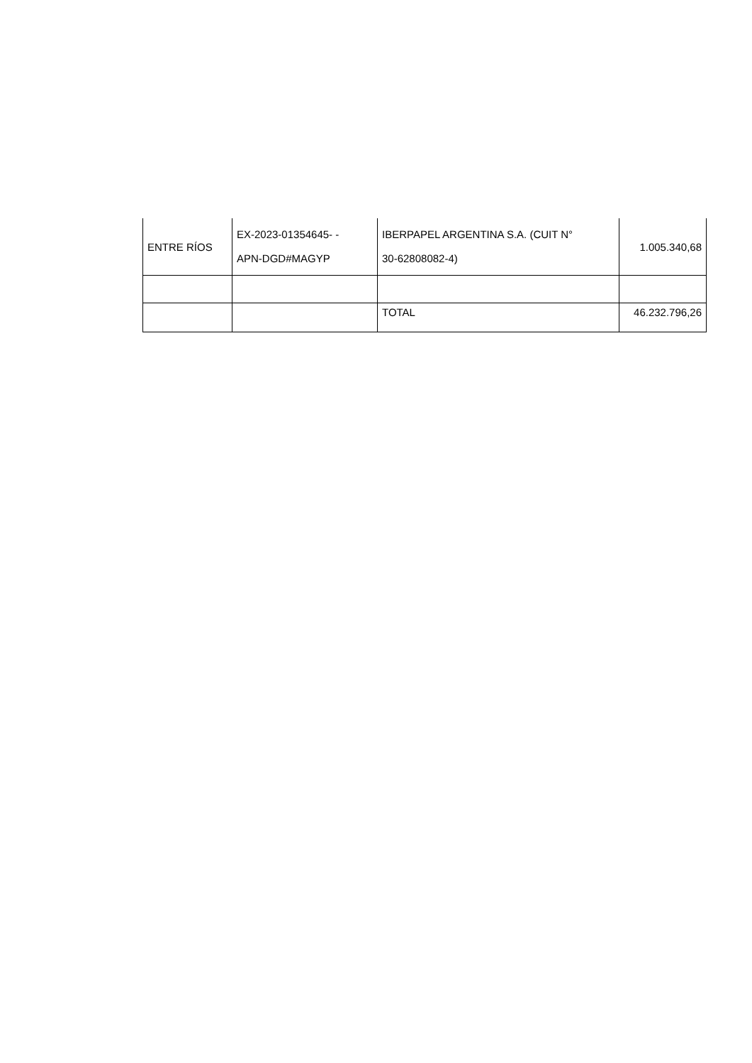| ENTRE RÍOS | EX-2023-01354645- - APN-DGD#MAGYP | IBERPAPEL ARGENTINA S.A. (CUIT N° 30-62808082-4) | 1.005.340,68 |
| | | TOTAL | 46.232.796,26 |